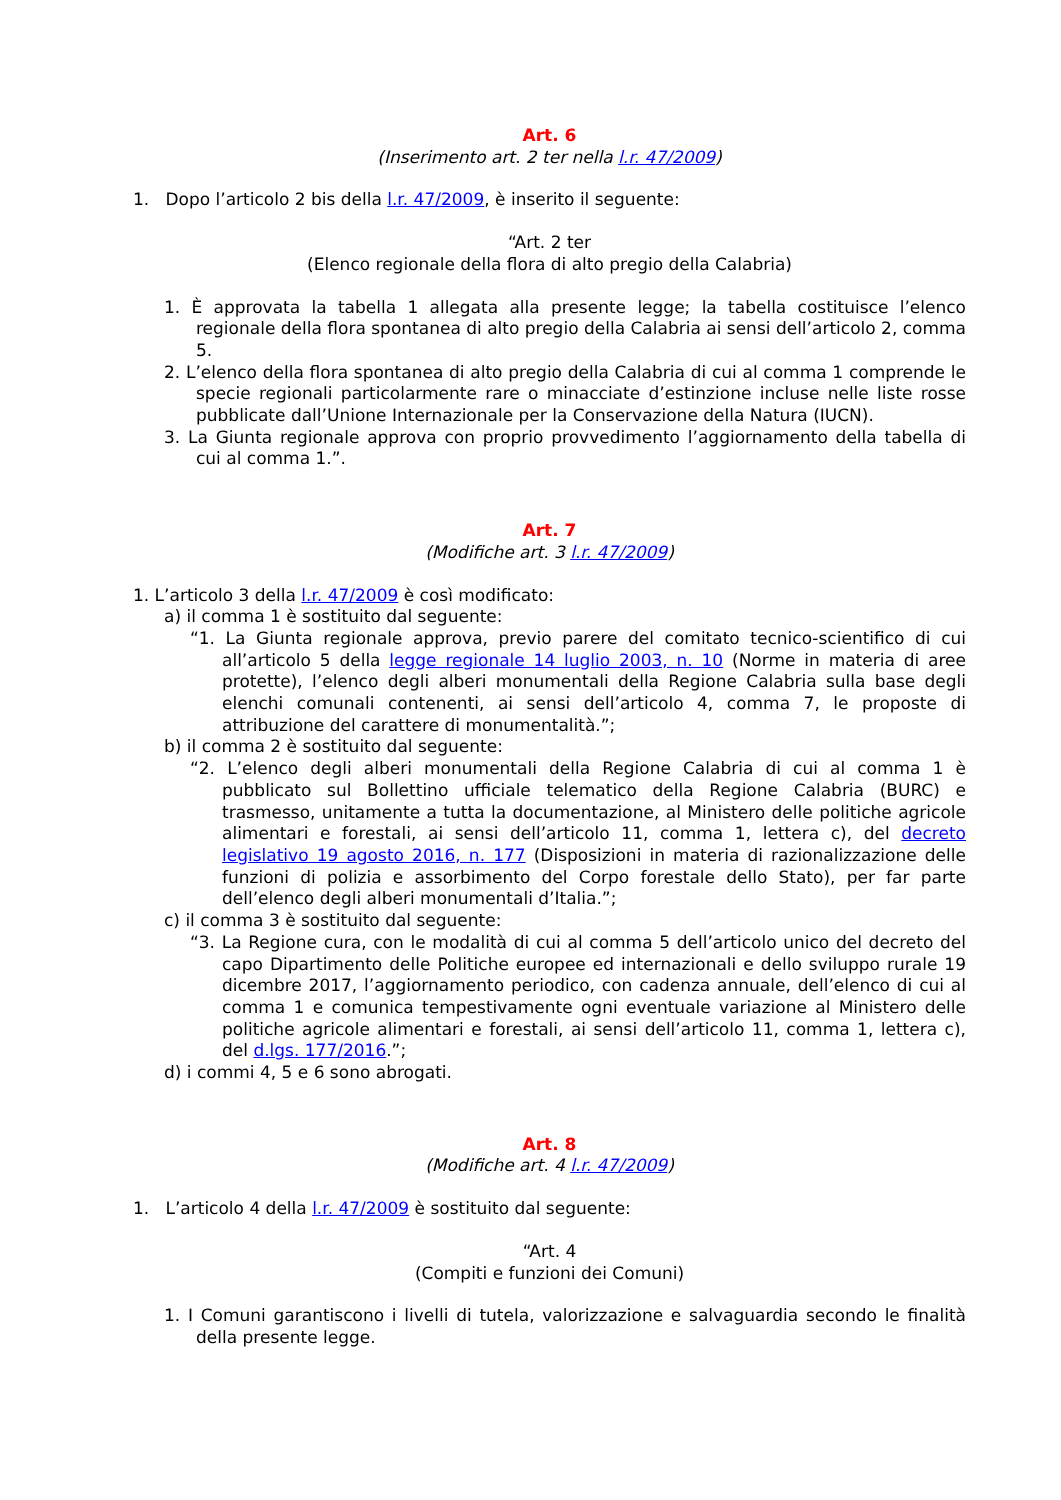Art. 6
(Inserimento art. 2 ter nella l.r. 47/2009)
1. Dopo l’articolo 2 bis della l.r. 47/2009, è inserito il seguente:
“Art. 2 ter
(Elenco regionale della flora di alto pregio della Calabria)
1. È approvata la tabella 1 allegata alla presente legge; la tabella costituisce l’elenco regionale della flora spontanea di alto pregio della Calabria ai sensi dell’articolo 2, comma 5.
2. L’elenco della flora spontanea di alto pregio della Calabria di cui al comma 1 comprende le specie regionali particolarmente rare o minacciate d’estinzione incluse nelle liste rosse pubblicate dall’Unione Internazionale per la Conservazione della Natura (IUCN).
3. La Giunta regionale approva con proprio provvedimento l’aggiornamento della tabella di cui al comma 1.”.
Art. 7
(Modifiche art. 3 l.r. 47/2009)
1. L’articolo 3 della l.r. 47/2009 è così modificato:
a) il comma 1 è sostituito dal seguente:
“1. La Giunta regionale approva, previo parere del comitato tecnico-scientifico di cui all’articolo 5 della legge regionale 14 luglio 2003, n. 10 (Norme in materia di aree protette), l’elenco degli alberi monumentali della Regione Calabria sulla base degli elenchi comunali contenenti, ai sensi dell’articolo 4, comma 7, le proposte di attribuzione del carattere di monumentalità.”;
b) il comma 2 è sostituito dal seguente:
“2. L’elenco degli alberi monumentali della Regione Calabria di cui al comma 1 è pubblicato sul Bollettino ufficiale telematico della Regione Calabria (BURC) e trasmesso, unitamente a tutta la documentazione, al Ministero delle politiche agricole alimentari e forestali, ai sensi dell’articolo 11, comma 1, lettera c), del decreto legislativo 19 agosto 2016, n. 177 (Disposizioni in materia di razionalizzazione delle funzioni di polizia e assorbimento del Corpo forestale dello Stato), per far parte dell’elenco degli alberi monumentali d’Italia.”;
c) il comma 3 è sostituito dal seguente:
“3. La Regione cura, con le modalità di cui al comma 5 dell’articolo unico del decreto del capo Dipartimento delle Politiche europee ed internazionali e dello sviluppo rurale 19 dicembre 2017, l’aggiornamento periodico, con cadenza annuale, dell’elenco di cui al comma 1 e comunica tempestivamente ogni eventuale variazione al Ministero delle politiche agricole alimentari e forestali, ai sensi dell’articolo 11, comma 1, lettera c), del d.lgs. 177/2016.”;
d) i commi 4, 5 e 6 sono abrogati.
Art. 8
(Modifiche art. 4 l.r. 47/2009)
1. L’articolo 4 della l.r. 47/2009 è sostituito dal seguente:
“Art. 4
(Compiti e funzioni dei Comuni)
1. I Comuni garantiscono i livelli di tutela, valorizzazione e salvaguardia secondo le finalità della presente legge.